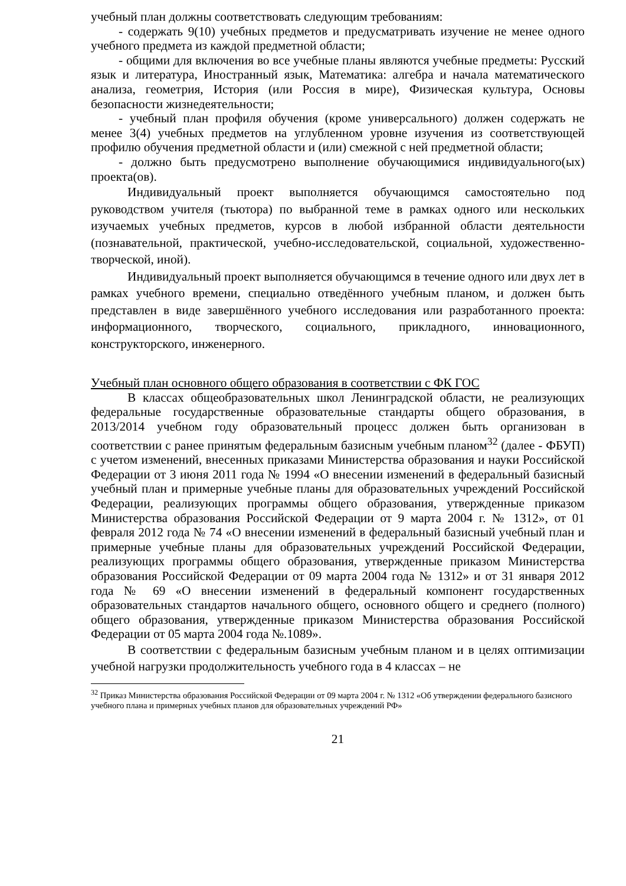учебный план должны соответствовать следующим требованиям:
- содержать 9(10) учебных предметов и предусматривать изучение не менее одного учебного предмета из каждой предметной области;
- общими для включения во все учебные планы являются учебные предметы: Русский язык и литература, Иностранный язык, Математика: алгебра и начала математического анализа, геометрия, История (или Россия в мире), Физическая культура, Основы безопасности жизнедеятельности;
- учебный план профиля обучения (кроме универсального) должен содержать не менее 3(4) учебных предметов на углубленном уровне изучения из соответствующей профилю обучения предметной области и (или) смежной с ней предметной области;
- должно быть предусмотрено выполнение обучающимися индивидуального(ых) проекта(ов).
Индивидуальный проект выполняется обучающимся самостоятельно под руководством учителя (тьютора) по выбранной теме в рамках одного или нескольких изучаемых учебных предметов, курсов в любой избранной области деятельности (познавательной, практической, учебно-исследовательской, социальной, художественно-творческой, иной).
Индивидуальный проект выполняется обучающимся в течение одного или двух лет в рамках учебного времени, специально отведённого учебным планом, и должен быть представлен в виде завершённого учебного исследования или разработанного проекта: информационного, творческого, социального, прикладного, инновационного, конструкторского, инженерного.
Учебный план основного общего образования в соответствии с ФК ГОС
В классах общеобразовательных школ Ленинградской области, не реализующих федеральные государственные образовательные стандарты общего образования, в 2013/2014 учебном году образовательный процесс должен быть организован в соответствии с ранее принятым федеральным базисным учебным планом<sup>32</sup> (далее - ФБУП) с учетом изменений, внесенных приказами Министерства образования и науки Российской Федерации от 3 июня 2011 года № 1994 «О внесении изменений в федеральный базисный учебный план и примерные учебные планы для образовательных учреждений Российской Федерации, реализующих программы общего образования, утвержденные приказом Министерства образования Российской Федерации от 9 марта 2004 г. № 1312», от 01 февраля 2012 года № 74 «О внесении изменений в федеральный базисный учебный план и примерные учебные планы для образовательных учреждений Российской Федерации, реализующих программы общего образования, утвержденные приказом Министерства образования Российской Федерации от 09 марта 2004 года № 1312» и от 31 января 2012 года № 69 «О внесении изменений в федеральный компонент государственных образовательных стандартов начального общего, основного общего и среднего (полного) общего образования, утвержденные приказом Министерства образования Российской Федерации от 05 марта 2004 года №.1089».
В соответствии с федеральным базисным учебным планом и в целях оптимизации учебной нагрузки продолжительность учебного года в 4 классах – не
<sup>32</sup> Приказ Министерства образования Российской Федерации от 09 марта 2004 г. № 1312 «Об утверждении федерального базисного учебного плана и примерных учебных планов для образовательных учреждений РФ»
21